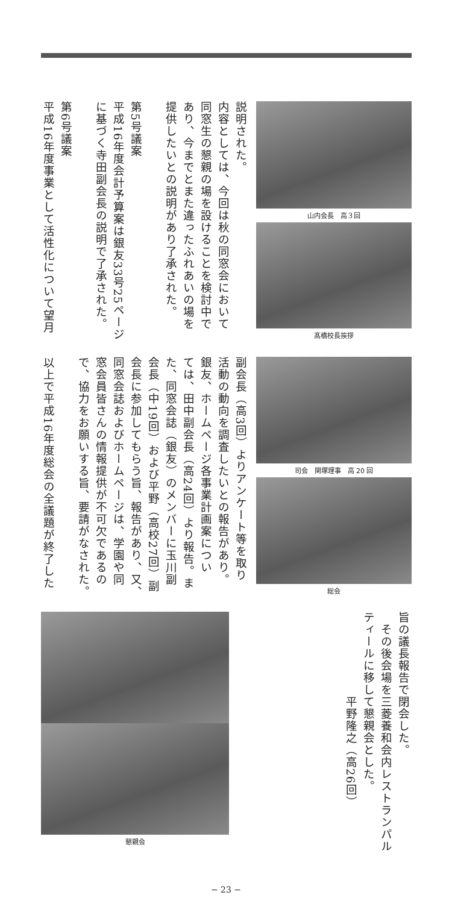説明された。
内容としては、今回は秋の同窓会において
同窓生の懇親の場を設けることを検討中で
あり、今までとまた違ったふれあいの場を
提供したいとの説明があり了承された。
第5号議案
平成16年度会計予算案は銀友33号25ページ
に基づく寺田副会長の説明で了承された。
第6号議案
平成16年度事業として活性化について望月
山内会長　高３回
髙橋校長挨拶
副会長（高3回）よりアンケート等を取り
活動の動向を調査したいとの報告があり。
銀友、ホームページ各事業計画案につい
ては、田中副会長（高24回）より報告。ま
た、同窓会誌（銀友）のメンバーに玉川副
会長（中19回）および平野（高校27回）副
会長に参加してもらう旨、報告があり、又、
同窓会誌およびホームページは、学園や同
窓会員皆さんの情報提供が不可欠であるの
で、協力をお願いする旨、要請がなされた。
以上で平成16年度総会の全議題が終了した
司会　関塚理事　高 20 回
総会
懇親会
旨の議長報告で閉会した。
　その後会場を三菱養和会内レストランパル
ティールに移して懇親会とした。
　　　　　　　平野隆之（高26回）
− 23 −